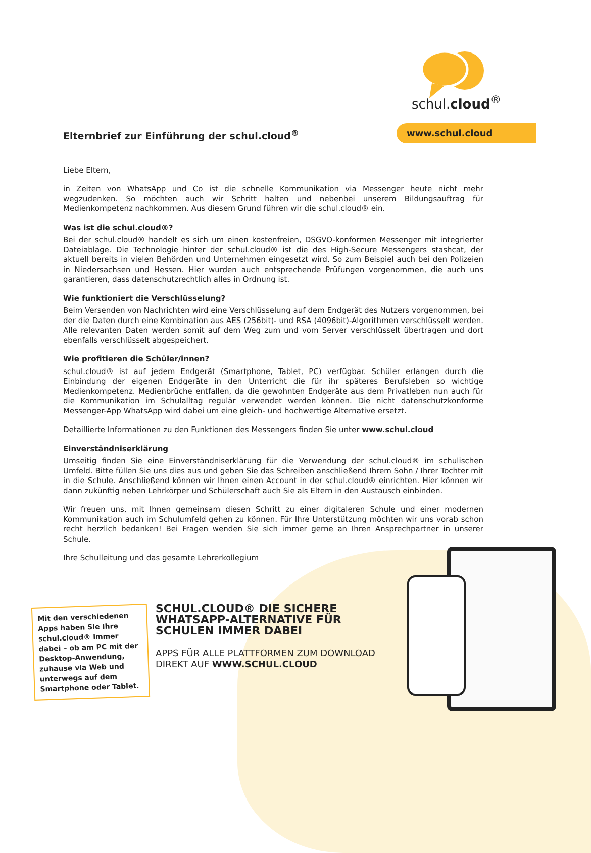schul.cloud<sup>®</sup>
www.schul.cloud
Elternbrief zur Einführung der schul.cloud<sup>®</sup>
Liebe Eltern,
in Zeiten von WhatsApp und Co ist die schnelle Kommunikation via Messenger heute nicht mehr wegzudenken. So möchten auch wir Schritt halten und nebenbei unserem Bildungsauftrag für Medienkompetenz nachkommen. Aus diesem Grund führen wir die schul.cloud® ein.
Was ist die schul.cloud®?
Bei der schul.cloud® handelt es sich um einen kostenfreien, DSGVO-konformen Messenger mit integrierter Dateiablage. Die Technologie hinter der schul.cloud® ist die des High-Secure Messengers stashcat, der aktuell bereits in vielen Behörden und Unternehmen eingesetzt wird. So zum Beispiel auch bei den Polizeien in Niedersachsen und Hessen. Hier wurden auch entsprechende Prüfungen vorgenommen, die auch uns garantieren, dass datenschutzrechtlich alles in Ordnung ist.
Wie funktioniert die Verschlüsselung?
Beim Versenden von Nachrichten wird eine Verschlüsselung auf dem Endgerät des Nutzers vorgenommen, bei der die Daten durch eine Kombination aus AES (256bit)- und RSA (4096bit)-Algorithmen verschlüsselt werden. Alle relevanten Daten werden somit auf dem Weg zum und vom Server verschlüsselt übertragen und dort ebenfalls verschlüsselt abgespeichert.
Wie profitieren die Schüler/innen?
schul.cloud® ist auf jedem Endgerät (Smartphone, Tablet, PC) verfügbar. Schüler erlangen durch die Einbindung der eigenen Endgeräte in den Unterricht die für ihr späteres Berufsleben so wichtige Medienkompetenz. Medienbrüche entfallen, da die gewohnten Endgeräte aus dem Privatleben nun auch für die Kommunikation im Schulalltag regulär verwendet werden können. Die nicht datenschutzkonforme Messenger-App WhatsApp wird dabei um eine gleich- und hochwertige Alternative ersetzt.
Detaillierte Informationen zu den Funktionen des Messengers finden Sie unter www.schul.cloud
Einverständniserklärung
Umseitig finden Sie eine Einverständniserklärung für die Verwendung der schul.cloud® im schulischen Umfeld. Bitte füllen Sie uns dies aus und geben Sie das Schreiben anschließend Ihrem Sohn / Ihrer Tochter mit in die Schule. Anschließend können wir Ihnen einen Account in der schul.cloud® einrichten. Hier können wir dann zukünftig neben Lehrkörper und Schülerschaft auch Sie als Eltern in den Austausch einbinden.
Wir freuen uns, mit Ihnen gemeinsam diesen Schritt zu einer digitaleren Schule und einer modernen Kommunikation auch im Schulumfeld gehen zu können. Für Ihre Unterstützung möchten wir uns vorab schon recht herzlich bedanken! Bei Fragen wenden Sie sich immer gerne an Ihren Ansprechpartner in unserer Schule.
Ihre Schulleitung und das gesamte Lehrerkollegium
Mit den verschiedenen Apps haben Sie Ihre schul.cloud® immer dabei – ob am PC mit der Desktop-Anwendung, zuhause via Web und unterwegs auf dem Smartphone oder Tablet.
SCHUL.CLOUD® DIE SICHERE WHATSAPP-ALTERNATIVE FÜR SCHULEN IMMER DABEI
APPS FÜR ALLE PLATTFORMEN ZUM DOWNLOAD DIREKT AUF WWW.SCHUL.CLOUD